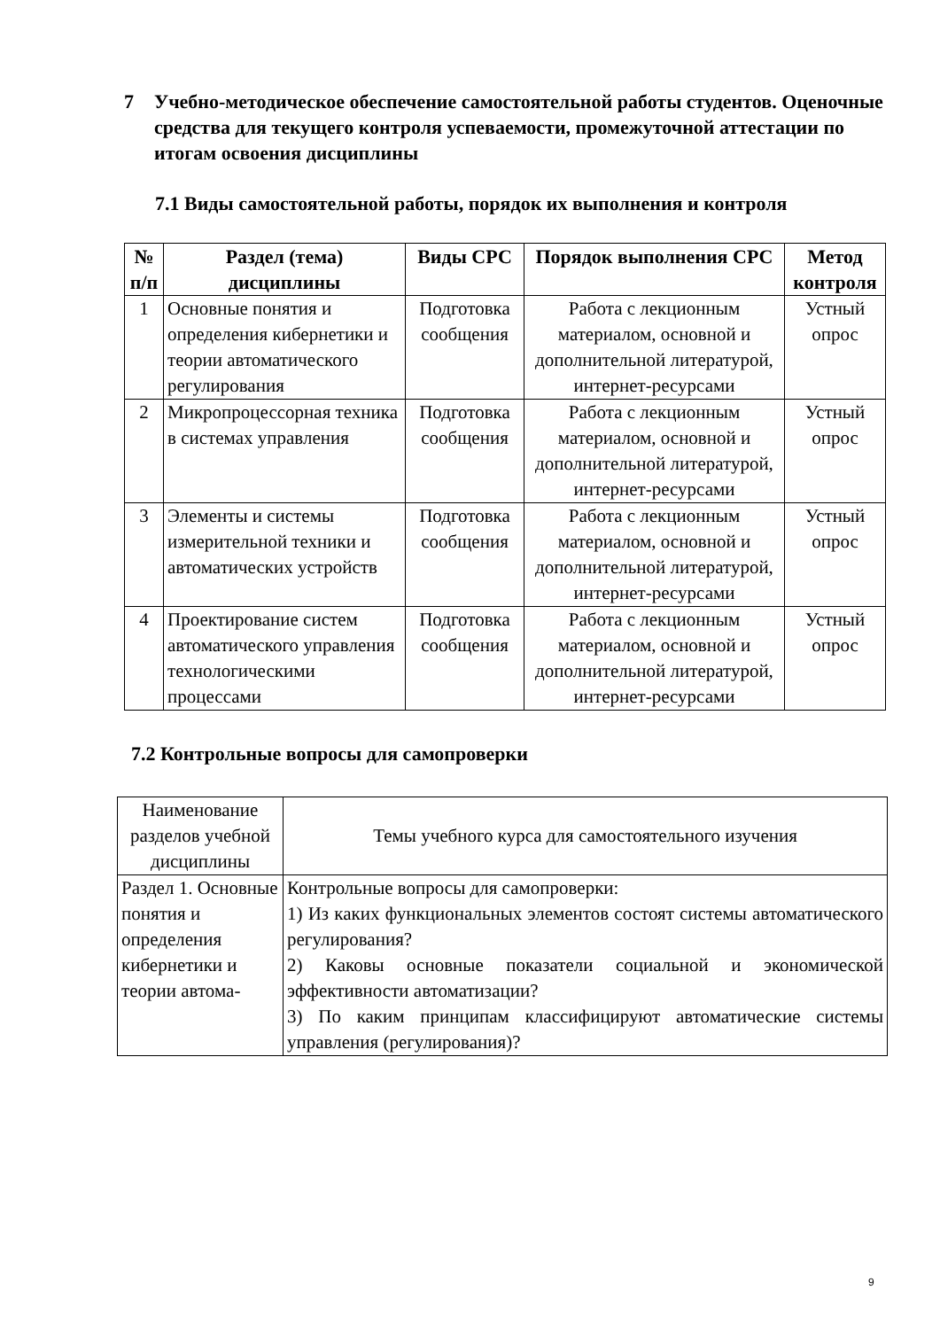7 Учебно-методическое обеспечение самостоятельной работы студентов. Оценочные средства для текущего контроля успеваемости, промежуточной аттестации по итогам освоения дисциплины
7.1 Виды самостоятельной работы, порядок их выполнения и контроля
| № п/п | Раздел (тема) дисциплины | Виды СРС | Порядок выполнения СРС | Метод контроля |
| --- | --- | --- | --- | --- |
| 1 | Основные понятия и определения кибернетики и теории автоматического регулирования | Подготовка сообщения | Работа с лекционным материалом, основной и дополнительной литературой, интернет-ресурсами | Устный опрос |
| 2 | Микропроцессорная техника в системах управления | Подготовка сообщения | Работа с лекционным материалом, основной и дополнительной литературой, интернет-ресурсами | Устный опрос |
| 3 | Элементы и системы измерительной техники и автоматических устройств | Подготовка сообщения | Работа с лекционным материалом, основной и дополнительной литературой, интернет-ресурсами | Устный опрос |
| 4 | Проектирование систем автоматического управления технологическими процессами | Подготовка сообщения | Работа с лекционным материалом, основной и дополнительной литературой, интернет-ресурсами | Устный опрос |
7.2 Контрольные вопросы для самопроверки
| Наименование разделов учебной дисциплины | Темы учебного курса для самостоятельного изучения |
| Раздел 1. Основные понятия и определения кибернетики и теории автома- | Контрольные вопросы для самопроверки: 1) Из каких функциональных элементов состоят системы автоматического регулирования? 2) Каковы основные показатели социальной и экономической эффективности автоматизации? 3) По каким принципам классифицируют автоматические системы управления (регулирования)? |
9